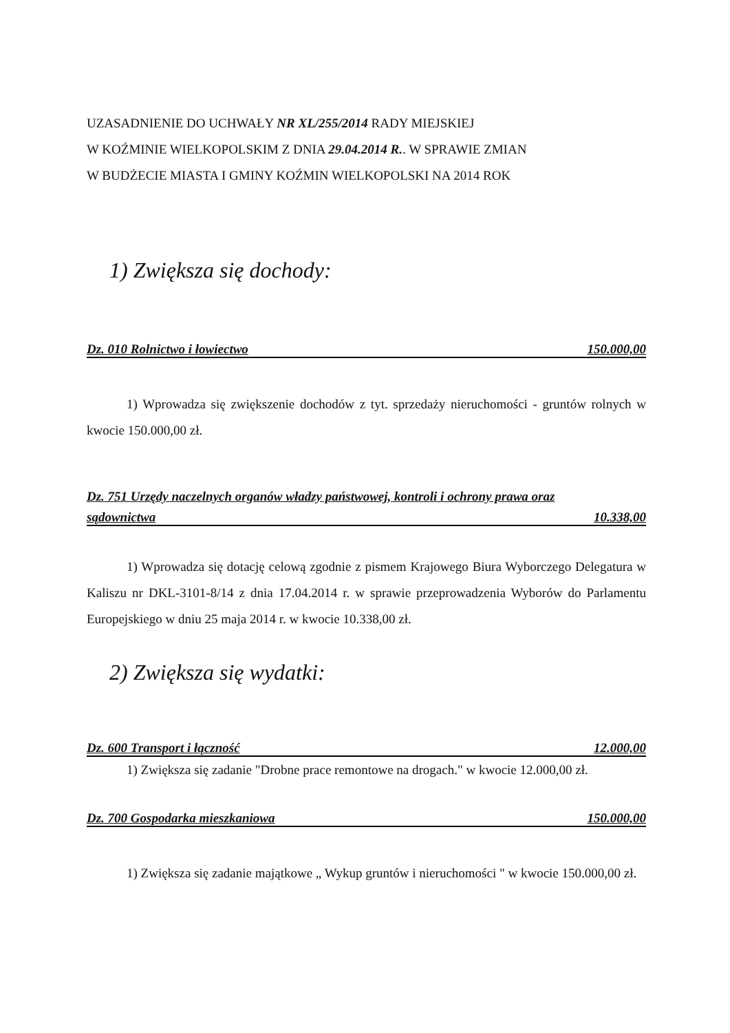UZASADNIENIE DO UCHWAŁY NR XL/255/2014 RADY MIEJSKIEJ
W KOŹMINIE WIELKOPOLSKIM Z DNIA 29.04.2014 R.. W SPRAWIE ZMIAN
W BUDŻECIE MIASTA I GMINY KOŹMIN WIELKOPOLSKI NA 2014 ROK
1) Zwiększa się dochody:
Dz. 010 Rolnictwo i łowiectwo 150.000,00
1) Wprowadza się zwiększenie dochodów z tyt. sprzedaży nieruchomości - gruntów rolnych w kwocie 150.000,00 zł.
Dz. 751 Urzędy naczelnych organów władzy państwowej, kontroli i ochrony prawa oraz
sądownictwa 10.338,00
1) Wprowadza się dotację celową zgodnie z pismem Krajowego Biura Wyborczego Delegatura w Kaliszu nr DKL-3101-8/14 z dnia 17.04.2014 r. w sprawie przeprowadzenia Wyborów do Parlamentu Europejskiego w dniu 25 maja 2014 r. w kwocie 10.338,00 zł.
2) Zwiększa się wydatki:
Dz. 600 Transport i łączność 12.000,00
1) Zwiększa się zadanie "Drobne prace remontowe na drogach." w kwocie 12.000,00 zł.
Dz. 700 Gospodarka mieszkaniowa 150.000,00
1) Zwiększa się zadanie majątkowe „ Wykup gruntów i nieruchomości " w kwocie 150.000,00 zł.